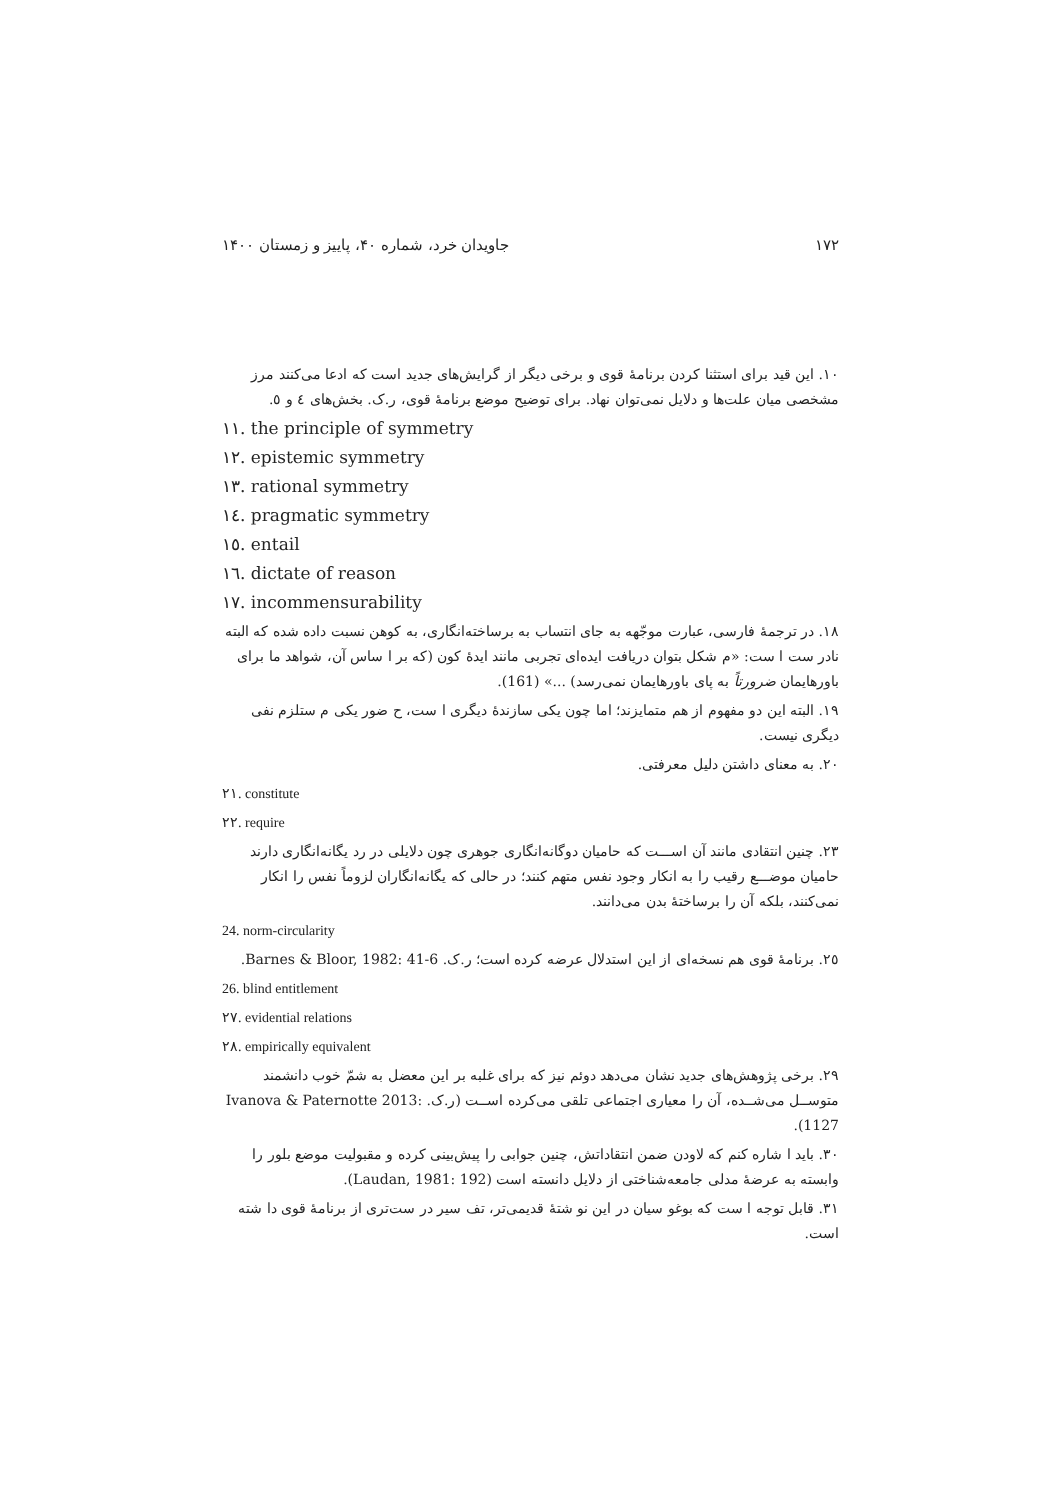۱۷۲ جاویدان خرد، شماره ۴۰، پاییز و زمستان ۱۴۰۰
۱۰. این قید برای استثنا کردن برنامهٔ قوی و برخی دیگر از گرایش‌های جدید است که ادعا می‌کنند مرز مشخصی میان علت‌ها و دلایل نمی‌توان نهاد. برای توضیح موضع برنامهٔ قوی، ر.ک. بخش‌های ٤ و ٥.
۱۱. the principle of symmetry
۱۲. epistemic symmetry
۱۳. rational symmetry
۱٤. pragmatic symmetry
۱٥. entail
۱٦. dictate of reason
۱۷. incommensurability
۱۸. در ترجمهٔ فارسی، عبارت موجّهه به جای انتساب به برساخته‌انگاری، به کوهن نسبت داده شده که البته نادر ست ا ست: «م شکل بتوان دریافت ایده‌ای تجربی مانند ایدهٔ کون (که بر ا ساس آن، شواهد ما برای باورهایمان ضرورتاً به پای باورهایمان نمی‌رسد) ...» (161).
۱۹. البته این دو مفهوم از هم متمایزند؛ اما چون یکی سازندهٔ دیگری ا ست، ح ضور یکی م ستلزم نفی دیگری نیست.
۲۰. به معنای داشتن دلیل معرفتی.
۲۱. constitute
۲۲. require
۲۳. چنین انتقادی مانند آن اســـت که حامیان دوگانه‌انگاری جوهری چون دلایلی در رد یگانه‌انگاری دارند حامیان موضـــع رقیب را به انکار وجود نفس متهم کنند؛ در حالی که یگانه‌انگاران لزوماً نفس را انکار نمی‌کنند، بلکه آن را برساختهٔ بدن می‌دانند.
24. norm-circularity
۲٥. برنامهٔ قوی هم نسخه‌ای از این استدلال عرضه کرده است؛ ر.ک. Barnes & Bloor, 1982: 41-6.
26. blind entitlement
۲۷. evidential relations
۲۸. empirically equivalent
۲۹. برخی پژوهش‌های جدید نشان می‌دهد دوئم نیز که برای غلبه بر این معضل به شمّ خوب دانشمند متوســل می‌شــده، آن را معیاری اجتماعی تلقی می‌کرده اســت (ر.ک. Ivanova & Paternotte 2013: 1127).
۳۰. باید ا شاره کنم که لاودن ضمن انتقاداتش، چنین جوابی را پیش‌بینی کرده و مقبولیت موضع بلور را وابسته به عرضهٔ مدلی جامعه‌شناختی از دلایل دانسته است (Laudan, 1981: 192).
۳۱. قابل توجه ا ست که بوغو سیان در این نو شتهٔ قدیمی‌تر، تف سیر در ست‌تری از برنامهٔ قوی دا شته است.